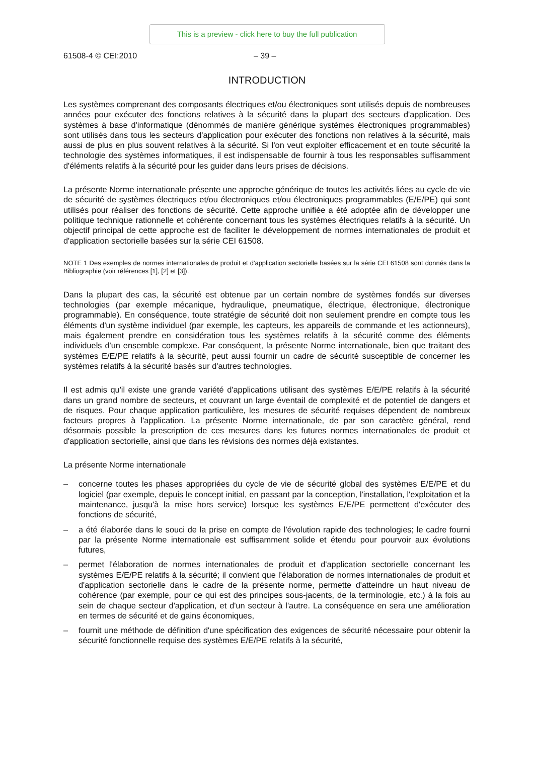This is a preview - click here to buy the full publication
61508-4 © CEI:2010 – 39 –
INTRODUCTION
Les systèmes comprenant des composants électriques et/ou électroniques sont utilisés depuis de nombreuses années pour exécuter des fonctions relatives à la sécurité dans la plupart des secteurs d'application. Des systèmes à base d'informatique (dénommés de manière générique systèmes électroniques programmables) sont utilisés dans tous les secteurs d'application pour exécuter des fonctions non relatives à la sécurité, mais aussi de plus en plus souvent relatives à la sécurité. Si l'on veut exploiter efficacement et en toute sécurité la technologie des systèmes informatiques, il est indispensable de fournir à tous les responsables suffisamment d'éléments relatifs à la sécurité pour les guider dans leurs prises de décisions.
La présente Norme internationale présente une approche générique de toutes les activités liées au cycle de vie de sécurité de systèmes électriques et/ou électroniques et/ou électroniques programmables (E/E/PE) qui sont utilisés pour réaliser des fonctions de sécurité. Cette approche unifiée a été adoptée afin de développer une politique technique rationnelle et cohérente concernant tous les systèmes électriques relatifs à la sécurité. Un objectif principal de cette approche est de faciliter le développement de normes internationales de produit et d'application sectorielle basées sur la série CEI 61508.
NOTE 1 Des exemples de normes internationales de produit et d'application sectorielle basées sur la série CEI 61508 sont donnés dans la Bibliographie (voir références [1], [2] et [3]).
Dans la plupart des cas, la sécurité est obtenue par un certain nombre de systèmes fondés sur diverses technologies (par exemple mécanique, hydraulique, pneumatique, électrique, électronique, électronique programmable). En conséquence, toute stratégie de sécurité doit non seulement prendre en compte tous les éléments d'un système individuel (par exemple, les capteurs, les appareils de commande et les actionneurs), mais également prendre en considération tous les systèmes relatifs à la sécurité comme des éléments individuels d'un ensemble complexe. Par conséquent, la présente Norme internationale, bien que traitant des systèmes E/E/PE relatifs à la sécurité, peut aussi fournir un cadre de sécurité susceptible de concerner les systèmes relatifs à la sécurité basés sur d'autres technologies.
Il est admis qu'il existe une grande variété d'applications utilisant des systèmes E/E/PE relatifs à la sécurité dans un grand nombre de secteurs, et couvrant un large éventail de complexité et de potentiel de dangers et de risques. Pour chaque application particulière, les mesures de sécurité requises dépendent de nombreux facteurs propres à l'application. La présente Norme internationale, de par son caractère général, rend désormais possible la prescription de ces mesures dans les futures normes internationales de produit et d'application sectorielle, ainsi que dans les révisions des normes déjà existantes.
La présente Norme internationale
– concerne toutes les phases appropriées du cycle de vie de sécurité global des systèmes E/E/PE et du logiciel (par exemple, depuis le concept initial, en passant par la conception, l'installation, l'exploitation et la maintenance, jusqu'à la mise hors service) lorsque les systèmes E/E/PE permettent d'exécuter des fonctions de sécurité,
– a été élaborée dans le souci de la prise en compte de l'évolution rapide des technologies; le cadre fourni par la présente Norme internationale est suffisamment solide et étendu pour pourvoir aux évolutions futures,
– permet l'élaboration de normes internationales de produit et d'application sectorielle concernant les systèmes E/E/PE relatifs à la sécurité; il convient que l'élaboration de normes internationales de produit et d'application sectorielle dans le cadre de la présente norme, permette d'atteindre un haut niveau de cohérence (par exemple, pour ce qui est des principes sous-jacents, de la terminologie, etc.) à la fois au sein de chaque secteur d'application, et d'un secteur à l'autre. La conséquence en sera une amélioration en termes de sécurité et de gains économiques,
– fournit une méthode de définition d'une spécification des exigences de sécurité nécessaire pour obtenir la sécurité fonctionnelle requise des systèmes E/E/PE relatifs à la sécurité,